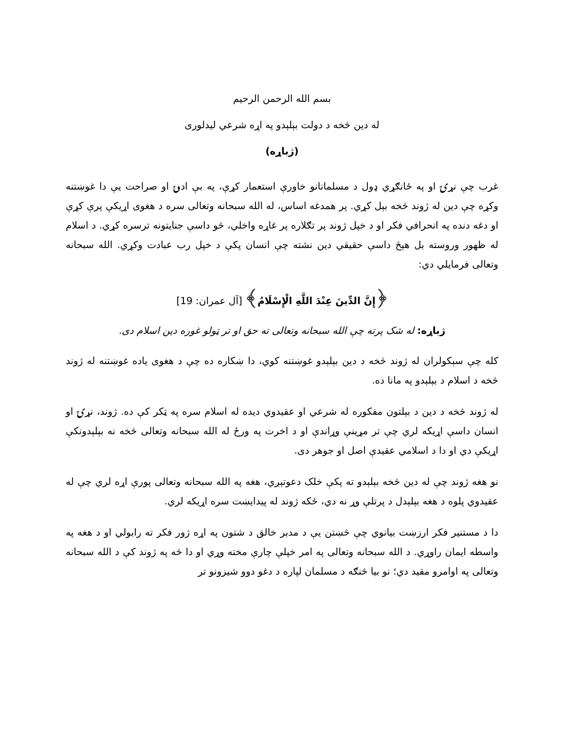بسم الله الرحمن الرحيم
له دين څخه د دولت بېلېدو په اړه شرعي ليدلوری
(ژباړه)
غرب چې نړۍ او په ځانګړي ډول د مسلمانانو خاورې استعمار کړې، په بې ادبۍ او صراحت يې دا غوښتنه وکړه چې دين له ژوند څخه بېل کړي. پر همدغه اساس، له الله سبحانه وتعالی سره د هغوی اړيکې پرې کړې او دغه دنده په انحرافي فکر او د خپل ژوند پر تګلاره پر غاړه واخلي، څو داسې جنايتونه ترسره کړي. د اسلام له ظهور وروسته بل هېڅ داسې حقيقي دين نشته چې انسان پکې د خپل رب عبادت وکړي. الله سبحانه وتعالی فرمايلي دي:
﴿إِنَّ الدِّينَ عِنْدَ اللَّهِ الْإِسْلَامُ﴾ [آل عمران: 19]
ژباړه: له شک پرته چې الله سبحانه وتعالی ته حق او تر ټولو غوره دين اسلام دی.
کله چې سېکولران له ژوند څخه د دين بېلېدو غوښتنه کوي، دا ښکاره ده چې د هغوی ياده غوښتنه له ژوند څخه د اسلام د بېلېدو په مانا ده.
له ژوند څخه د دين د بېلتون مفکوره له شرعي او عقيدوي ديده له اسلام سره په ټکر کې ده. ژوند، نړۍ او انسان داسې اړيکه لري چې تر مړينې وړاندې او د اخرت په ورځ له الله سبحانه وتعالی څخه نه بېلېدونکې اړيکې دي او دا د اسلامي عقيدې اصل او جوهر دی.
نو هغه ژوند چې له دين څخه بېلېدو ته پکې خلک دعوتېږي، هغه په الله سبحانه وتعالی پورې اړه لري چې له عقيدوي پلوه د هغه بېلېدل د پرتلې وړ نه دي، ځکه ژوند له پيدايښت سره اړيکه لري.
دا د مستنير فکر ارزښت بيانوي چې څښتن يې د مدبر خالق د شتون په اړه ژور فکر ته رابولي او د هغه په واسطه ايمان راوړي. د الله سبحانه وتعالی په امر خپلې چارې مخته وړي او دا څه په ژوند کې د الله سبحانه وتعالی په اوامرو مقيد دي؛ نو بيا څنګه د مسلمان لپاره د دغو دوو شيزونو تر